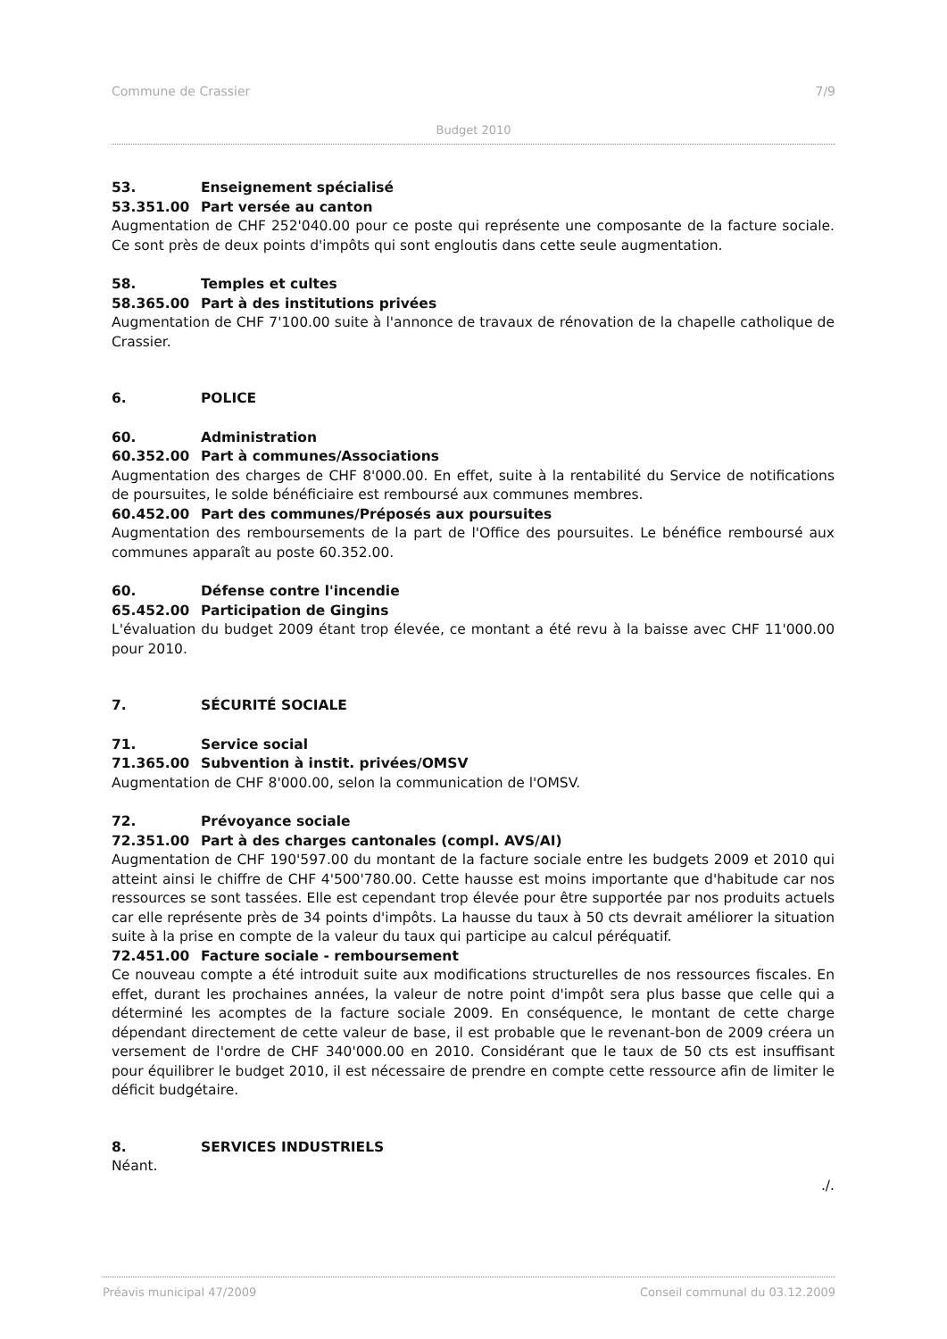Commune de Crassier 7/9
Budget 2010
53. Enseignement spécialisé
53.351.00 Part versée au canton
Augmentation de CHF 252'040.00 pour ce poste qui représente une composante de la facture sociale. Ce sont près de deux points d'impôts qui sont engloutis dans cette seule augmentation.
58. Temples et cultes
58.365.00 Part à des institutions privées
Augmentation de CHF 7'100.00 suite à l'annonce de travaux de rénovation de la chapelle catholique de Crassier.
6. POLICE
60. Administration
60.352.00 Part à communes/Associations
Augmentation des charges de CHF 8'000.00. En effet, suite à la rentabilité du Service de notifications de poursuites, le solde bénéficiaire est remboursé aux communes membres.
60.452.00 Part des communes/Préposés aux poursuites
Augmentation des remboursements de la part de l'Office des poursuites. Le bénéfice remboursé aux communes apparaît au poste 60.352.00.
60. Défense contre l'incendie
65.452.00 Participation de Gingins
L'évaluation du budget 2009 étant trop élevée, ce montant a été revu à la baisse avec CHF 11'000.00 pour 2010.
7. SÉCURITÉ SOCIALE
71. Service social
71.365.00 Subvention à instit. privées/OMSV
Augmentation de CHF 8'000.00, selon la communication de l'OMSV.
72. Prévoyance sociale
72.351.00 Part à des charges cantonales (compl. AVS/AI)
Augmentation de CHF 190'597.00 du montant de la facture sociale entre les budgets 2009 et 2010 qui atteint ainsi le chiffre de CHF 4'500'780.00. Cette hausse est moins importante que d'habitude car nos ressources se sont tassées. Elle est cependant trop élevée pour être supportée par nos produits actuels car elle représente près de 34 points d'impôts. La hausse du taux à 50 cts devrait améliorer la situation suite à la prise en compte de la valeur du taux qui participe au calcul péréquatif.
72.451.00 Facture sociale - remboursement
Ce nouveau compte a été introduit suite aux modifications structurelles de nos ressources fiscales. En effet, durant les prochaines années, la valeur de notre point d'impôt sera plus basse que celle qui a déterminé les acomptes de la facture sociale 2009. En conséquence, le montant de cette charge dépendant directement de cette valeur de base, il est probable que le revenant-bon de 2009 créera un versement de l'ordre de CHF 340'000.00 en 2010. Considérant que le taux de 50 cts est insuffisant pour équilibrer le budget 2010, il est nécessaire de prendre en compte cette ressource afin de limiter le déficit budgétaire.
8. SERVICES INDUSTRIELS
Néant.
./.
Préavis municipal 47/2009 Conseil communal du 03.12.2009